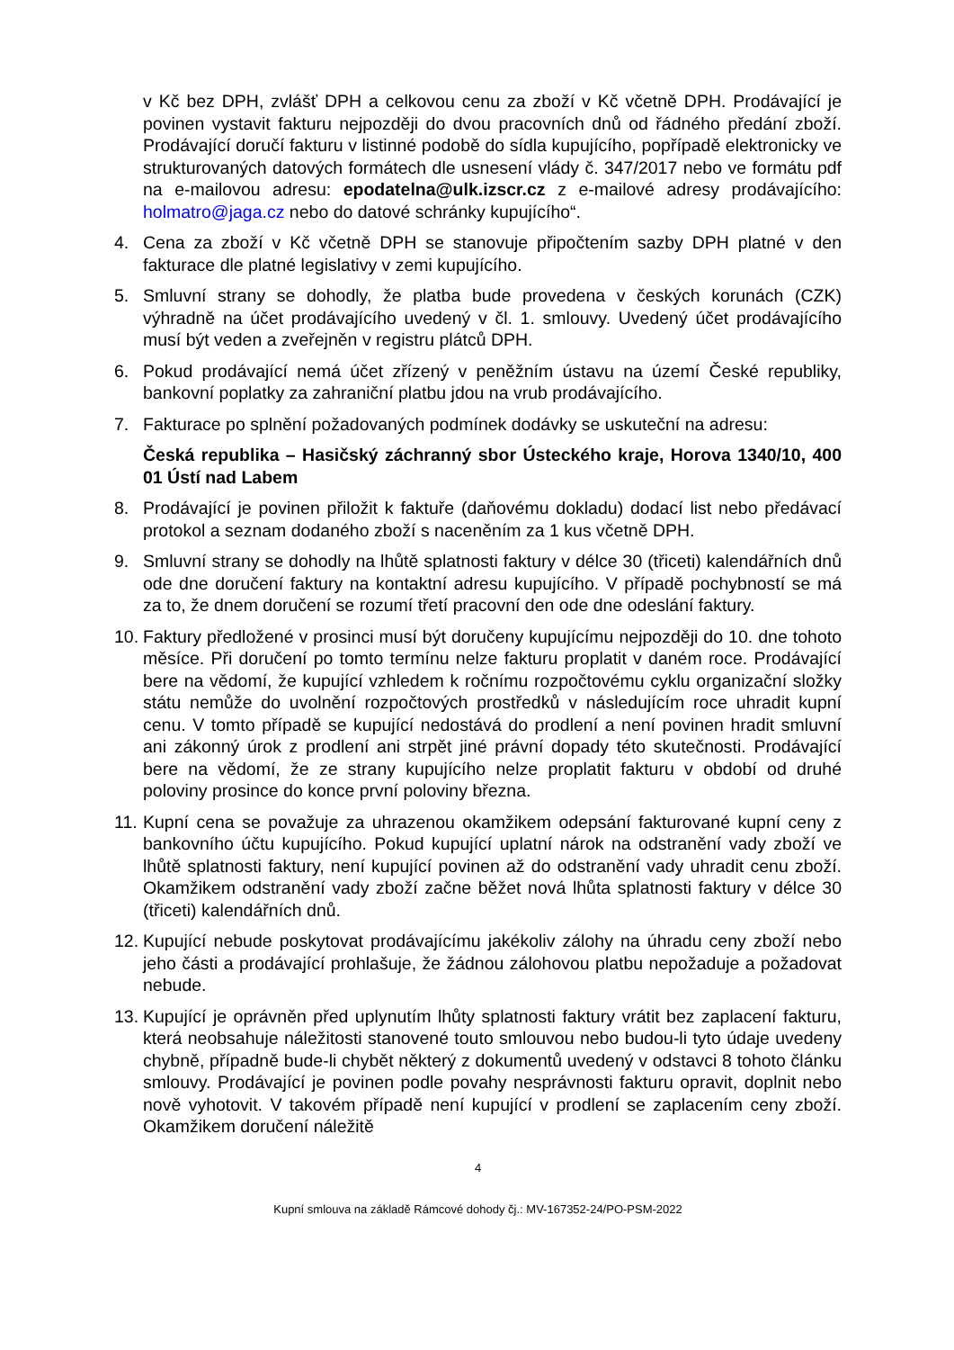v Kč bez DPH, zvlášť DPH a celkovou cenu za zboží v Kč včetně DPH. Prodávající je povinen vystavit fakturu nejpozději do dvou pracovních dnů od řádného předání zboží. Prodávající doručí fakturu v listinné podobě do sídla kupujícího, popřípadě elektronicky ve strukturovaných datových formátech dle usnesení vlády č. 347/2017 nebo ve formátu pdf na e-mailovou adresu: epodatelna@ulk.izscr.cz z e-mailové adresy prodávajícího: holmatro@jaga.cz nebo do datové schránky kupujícího“.
4. Cena za zboží v Kč včetně DPH se stanovuje připočtením sazby DPH platné v den fakturace dle platné legislativy v zemi kupujícího.
5. Smluvní strany se dohodly, že platba bude provedena v českých korunách (CZK) výhradně na účet prodávajícího uvedený v čl. 1. smlouvy. Uvedený účet prodávajícího musí být veden a zveřejněn v registru plátců DPH.
6. Pokud prodávající nemá účet zřízený v peněžním ústavu na území České republiky, bankovní poplatky za zahraniční platbu jdou na vrub prodávajícího.
7. Fakturace po splnění požadovaných podmínek dodávky se uskuteční na adresu:
Česká republika – Hasičský záchranný sbor Ústeckého kraje, Horova 1340/10, 400 01 Ústí nad Labem
8. Prodávající je povinen přiložit k faktuře (daňovému dokladu) dodací list nebo předávací protokol a seznam dodaného zboží s naceněním za 1 kus včetně DPH.
9. Smluvní strany se dohodly na lhůtě splatnosti faktury v délce 30 (třiceti) kalendářních dnů ode dne doručení faktury na kontaktní adresu kupujícího. V případě pochybností se má za to, že dnem doručení se rozumí třetí pracovní den ode dne odeslání faktury.
10. Faktury předložené v prosinci musí být doručeny kupujícímu nejpozději do 10. dne tohoto měsíce. Při doručení po tomto termínu nelze fakturu proplatit v daném roce. Prodávající bere na vědomí, že kupující vzhledem k ročnímu rozpočtovému cyklu organizační složky státu nemůže do uvolnění rozpočtových prostředků v následujícím roce uhradit kupní cenu. V tomto případě se kupující nedostává do prodlení a není povinen hradit smluvní ani zákonný úrok z prodlení ani strpět jiné právní dopady této skutečnosti. Prodávající bere na vědomí, že ze strany kupujícího nelze proplatit fakturu v období od druhé poloviny prosince do konce první poloviny března.
11. Kupní cena se považuje za uhrazenou okamžikem odepsání fakturované kupní ceny z bankovního účtu kupujícího. Pokud kupující uplatní nárok na odstranění vady zboží ve lhůtě splatnosti faktury, není kupující povinen až do odstranění vady uhradit cenu zboží. Okamžikem odstranění vady zboží začne běžet nová lhůta splatnosti faktury v délce 30 (třiceti) kalendářních dnů.
12. Kupující nebude poskytovat prodávajícímu jakékoliv zálohy na úhradu ceny zboží nebo jeho části a prodávající prohlašuje, že žádnou zálohovou platbu nepožaduje a požadovat nebude.
13. Kupující je oprávněn před uplynutím lhůty splatnosti faktury vrátit bez zaplacení fakturu, která neobsahuje náležitosti stanovené touto smlouvou nebo budou-li tyto údaje uvedeny chybně, případně bude-li chybět některý z dokumentů uvedený v odstavci 8 tohoto článku smlouvy. Prodávající je povinen podle povahy nesprávnosti fakturu opravit, doplnit nebo nově vyhotovit. V takovém případě není kupující v prodlení se zaplacením ceny zboží. Okamžikem doručení náležitě
4
Kupní smlouva na základě Rámcové dohody čj.: MV-167352-24/PO-PSM-2022